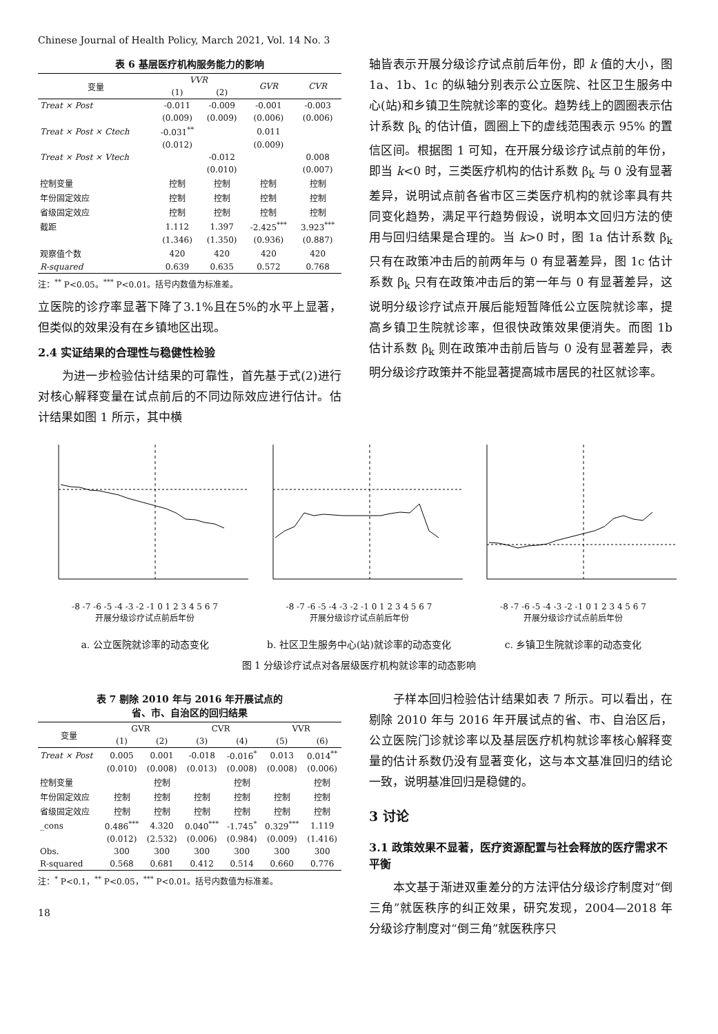Chinese Journal of Health Policy, March 2021, Vol. 14 No. 3
表 6 基层医疗机构服务能力的影响
| 变量 | VVR | | GVR | CVR |
| --- | --- | --- | --- | --- |
| | (1) | (2) | | |
| Treat × Post | -0.011 | -0.009 | -0.001 | -0.003 |
| | (0.009) | (0.009) | (0.006) | (0.006) |
| Treat × Post × Ctech | -0.031<sup>**</sup> | | 0.011 | |
| | (0.012) | | (0.009) | |
| Treat × Post × Vtech | | -0.012 | | 0.008 |
| | | (0.010) | | (0.007) |
| 控制变量 | 控制 | 控制 | 控制 | 控制 |
| 年份固定效应 | 控制 | 控制 | 控制 | 控制 |
| 省级固定效应 | 控制 | 控制 | 控制 | 控制 |
| 截距 | 1.112 | 1.397 | -2.425<sup>***</sup> | 3.923<sup>***</sup> |
| | (1.346) | (1.350) | (0.936) | (0.887) |
| 观察值个数 | 420 | 420 | 420 | 420 |
| R-squared | 0.639 | 0.635 | 0.572 | 0.768 |
注：<sup>**</sup> P<0.05。<sup>***</sup> P<0.01。括号内数值为标准差。
立医院的诊疗率显著下降了3.1%且在5%的水平上显著，但类似的效果没有在乡镇地区出现。
2.4 实证结果的合理性与稳健性检验
　　为进一步检验估计结果的可靠性，首先基于式(2)进行对核心解释变量在试点前后的不同边际效应进行估计。估计结果如图 1 所示，其中横
轴皆表示开展分级诊疗试点前后年份，即 k 值的大小，图 1a、1b、1c 的纵轴分别表示公立医院、社区卫生服务中心(站)和乡镇卫生院就诊率的变化。趋势线上的圆圈表示估计系数 β<sub>k</sub> 的估计值，圆圈上下的虚线范围表示 95% 的置信区间。根据图 1 可知，在开展分级诊疗试点前的年份，即当 k<0 时，三类医疗机构的估计系数 β<sub>k</sub> 与 0 没有显著差异，说明试点前各省市区三类医疗机构的就诊率具有共同变化趋势，满足平行趋势假设，说明本文回归方法的使用与回归结果是合理的。当 k>0 时，图 1a 估计系数 β<sub>k</sub> 只有在政策冲击后的前两年与 0 有显著差异，图 1c 估计系数 β<sub>k</sub> 只有在政策冲击后的第一年与 0 有显著差异，这说明分级诊疗试点开展后能短暂降低公立医院就诊率，提高乡镇卫生院就诊率，但很快政策效果便消失。而图 1b 估计系数 β<sub>k</sub> 则在政策冲击前后皆与 0 没有显著差异，表明分级诊疗政策并不能显著提高城市居民的社区就诊率。
-8 -7 -6 -5 -4 -3 -2 -1 0 1 2 3 4 5 6 7
开展分级诊疗试点前后年份
a. 公立医院就诊率的动态变化
-8 -7 -6 -5 -4 -3 -2 -1 0 1 2 3 4 5 6 7
开展分级诊疗试点前后年份
b. 社区卫生服务中心(站)就诊率的动态变化
-8 -7 -6 -5 -4 -3 -2 -1 0 1 2 3 4 5 6 7
开展分级诊疗试点前后年份
c. 乡镇卫生院就诊率的动态变化
图 1 分级诊疗试点对各层级医疗机构就诊率的动态影响
表 7 剔除 2010 年与 2016 年开展试点的
省、市、自治区的回归结果
| 变量 | GVR | | CVR | | VVR | |
| --- | --- | --- | --- | --- | --- | --- |
| | (1) | (2) | (3) | (4) | (5) | (6) |
| Treat × Post | 0.005 | 0.001 | -0.018 | -0.016<sup>*</sup> | 0.013 | 0.014<sup>**</sup> |
| | (0.010) | (0.008) | (0.013) | (0.008) | (0.008) | (0.006) |
| 控制变量 | | 控制 | | 控制 | | 控制 |
| 年份固定效应 | 控制 | 控制 | 控制 | 控制 | 控制 | 控制 |
| 省级固定效应 | 控制 | 控制 | 控制 | 控制 | 控制 | 控制 |
| _cons | 0.486<sup>***</sup> | 4.320 | 0.040<sup>***</sup> | -1.745<sup>*</sup> | 0.329<sup>***</sup> | 1.119 |
| | (0.012) | (2.532) | (0.006) | (0.984) | (0.009) | (1.416) |
| Obs. | 300 | 300 | 300 | 300 | 300 | 300 |
| R-squared | 0.568 | 0.681 | 0.412 | 0.514 | 0.660 | 0.776 |
注：<sup>*</sup> P<0.1，<sup>**</sup> P<0.05，<sup>***</sup> P<0.01。括号内数值为标准差。
18
　　子样本回归检验估计结果如表 7 所示。可以看出，在剔除 2010 年与 2016 年开展试点的省、市、自治区后，公立医院门诊就诊率以及基层医疗机构就诊率核心解释变量的估计系数仍没有显著变化，这与本文基准回归的结论一致，说明基准回归是稳健的。
3 讨论
3.1 政策效果不显著，医疗资源配置与社会释放的医疗需求不平衡
　　本文基于渐进双重差分的方法评估分级诊疗制度对“倒三角”就医秩序的纠正效果，研究发现，2004—2018 年分级诊疗制度对“倒三角”就医秩序只